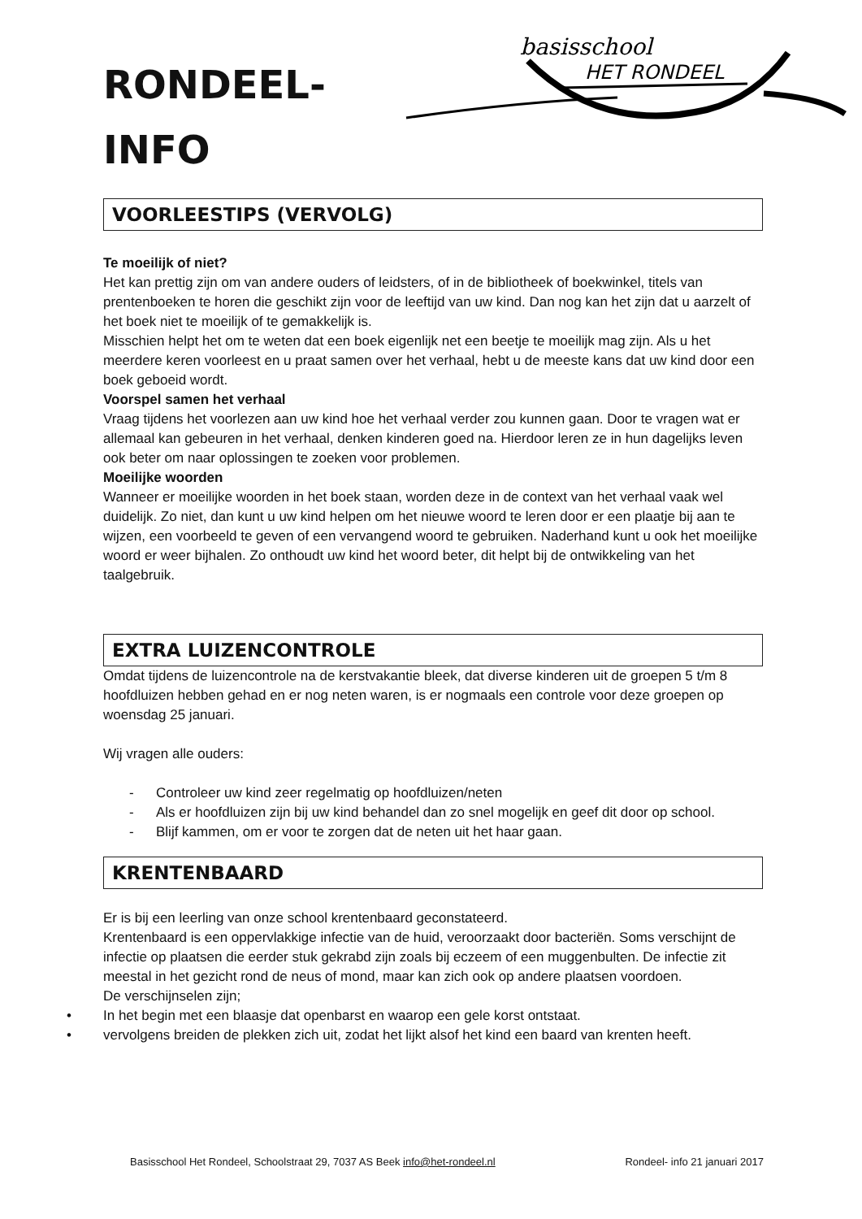basisschool
HET RONDEEL
RONDEEL-
INFO
VOORLEESTIPS (VERVOLG)
Te moeilijk of niet?
Het kan prettig zijn om van andere ouders of leidsters, of in de bibliotheek of boekwinkel, titels van prentenboeken te horen die geschikt zijn voor de leeftijd van uw kind. Dan nog kan het zijn dat u aarzelt of het boek niet te moeilijk of te gemakkelijk is.
Misschien helpt het om te weten dat een boek eigenlijk net een beetje te moeilijk mag zijn. Als u het meerdere keren voorleest en u praat samen over het verhaal, hebt u de meeste kans dat uw kind door een boek geboeid wordt.
Voorspel samen het verhaal
Vraag tijdens het voorlezen aan uw kind hoe het verhaal verder zou kunnen gaan. Door te vragen wat er allemaal kan gebeuren in het verhaal, denken kinderen goed na. Hierdoor leren ze in hun dagelijks leven ook beter om naar oplossingen te zoeken voor problemen.
Moeilijke woorden
Wanneer er moeilijke woorden in het boek staan, worden deze in de context van het verhaal vaak wel duidelijk. Zo niet, dan kunt u uw kind helpen om het nieuwe woord te leren door er een plaatje bij aan te wijzen, een voorbeeld te geven of een vervangend woord te gebruiken. Naderhand kunt u ook het moeilijke woord er weer bijhalen. Zo onthoudt uw kind het woord beter, dit helpt bij de ontwikkeling van het taalgebruik.
EXTRA LUIZENCONTROLE
Omdat tijdens de luizencontrole na de kerstvakantie bleek, dat diverse kinderen uit de groepen 5 t/m 8 hoofdluizen hebben gehad en er nog neten waren, is er nogmaals een controle voor deze groepen op woensdag 25 januari.
Wij vragen alle ouders:
- Controleer uw kind zeer regelmatig op hoofdluizen/neten
- Als er hoofdluizen zijn bij uw kind behandel dan zo snel mogelijk en geef dit door op school.
- Blijf kammen, om er voor te zorgen dat de neten uit het haar gaan.
KRENTENBAARD
Er is bij een leerling van onze school krentenbaard geconstateerd.
Krentenbaard is een oppervlakkige infectie van de huid, veroorzaakt door bacteriën. Soms verschijnt de infectie op plaatsen die eerder stuk gekrabd zijn zoals bij eczeem of een muggenbulten. De infectie zit meestal in het gezicht rond de neus of mond, maar kan zich ook op andere plaatsen voordoen.
De verschijnselen zijn;
• In het begin met een blaasje dat openbarst en waarop een gele korst ontstaat.
• vervolgens breiden de plekken zich uit, zodat het lijkt alsof het kind een baard van krenten heeft.
Basisschool Het Rondeel, Schoolstraat 29, 7037 AS Beek info@het-rondeel.nl Rondeel- info 21 januari 2017